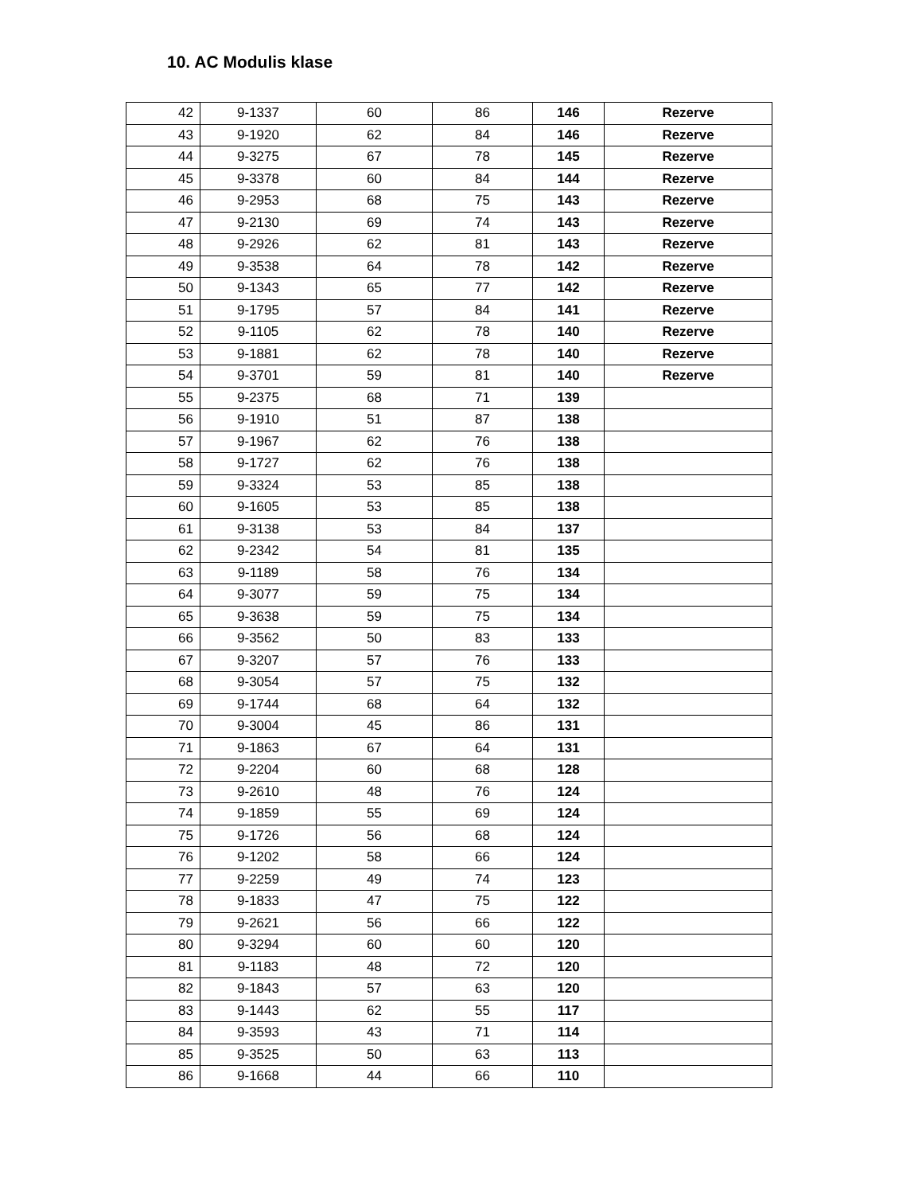10. AC Modulis klase
| 42 | 9-1337 | 60 | 86 | 146 | Rezerve |
| 43 | 9-1920 | 62 | 84 | 146 | Rezerve |
| 44 | 9-3275 | 67 | 78 | 145 | Rezerve |
| 45 | 9-3378 | 60 | 84 | 144 | Rezerve |
| 46 | 9-2953 | 68 | 75 | 143 | Rezerve |
| 47 | 9-2130 | 69 | 74 | 143 | Rezerve |
| 48 | 9-2926 | 62 | 81 | 143 | Rezerve |
| 49 | 9-3538 | 64 | 78 | 142 | Rezerve |
| 50 | 9-1343 | 65 | 77 | 142 | Rezerve |
| 51 | 9-1795 | 57 | 84 | 141 | Rezerve |
| 52 | 9-1105 | 62 | 78 | 140 | Rezerve |
| 53 | 9-1881 | 62 | 78 | 140 | Rezerve |
| 54 | 9-3701 | 59 | 81 | 140 | Rezerve |
| 55 | 9-2375 | 68 | 71 | 139 | |
| 56 | 9-1910 | 51 | 87 | 138 | |
| 57 | 9-1967 | 62 | 76 | 138 | |
| 58 | 9-1727 | 62 | 76 | 138 | |
| 59 | 9-3324 | 53 | 85 | 138 | |
| 60 | 9-1605 | 53 | 85 | 138 | |
| 61 | 9-3138 | 53 | 84 | 137 | |
| 62 | 9-2342 | 54 | 81 | 135 | |
| 63 | 9-1189 | 58 | 76 | 134 | |
| 64 | 9-3077 | 59 | 75 | 134 | |
| 65 | 9-3638 | 59 | 75 | 134 | |
| 66 | 9-3562 | 50 | 83 | 133 | |
| 67 | 9-3207 | 57 | 76 | 133 | |
| 68 | 9-3054 | 57 | 75 | 132 | |
| 69 | 9-1744 | 68 | 64 | 132 | |
| 70 | 9-3004 | 45 | 86 | 131 | |
| 71 | 9-1863 | 67 | 64 | 131 | |
| 72 | 9-2204 | 60 | 68 | 128 | |
| 73 | 9-2610 | 48 | 76 | 124 | |
| 74 | 9-1859 | 55 | 69 | 124 | |
| 75 | 9-1726 | 56 | 68 | 124 | |
| 76 | 9-1202 | 58 | 66 | 124 | |
| 77 | 9-2259 | 49 | 74 | 123 | |
| 78 | 9-1833 | 47 | 75 | 122 | |
| 79 | 9-2621 | 56 | 66 | 122 | |
| 80 | 9-3294 | 60 | 60 | 120 | |
| 81 | 9-1183 | 48 | 72 | 120 | |
| 82 | 9-1843 | 57 | 63 | 120 | |
| 83 | 9-1443 | 62 | 55 | 117 | |
| 84 | 9-3593 | 43 | 71 | 114 | |
| 85 | 9-3525 | 50 | 63 | 113 | |
| 86 | 9-1668 | 44 | 66 | 110 | |